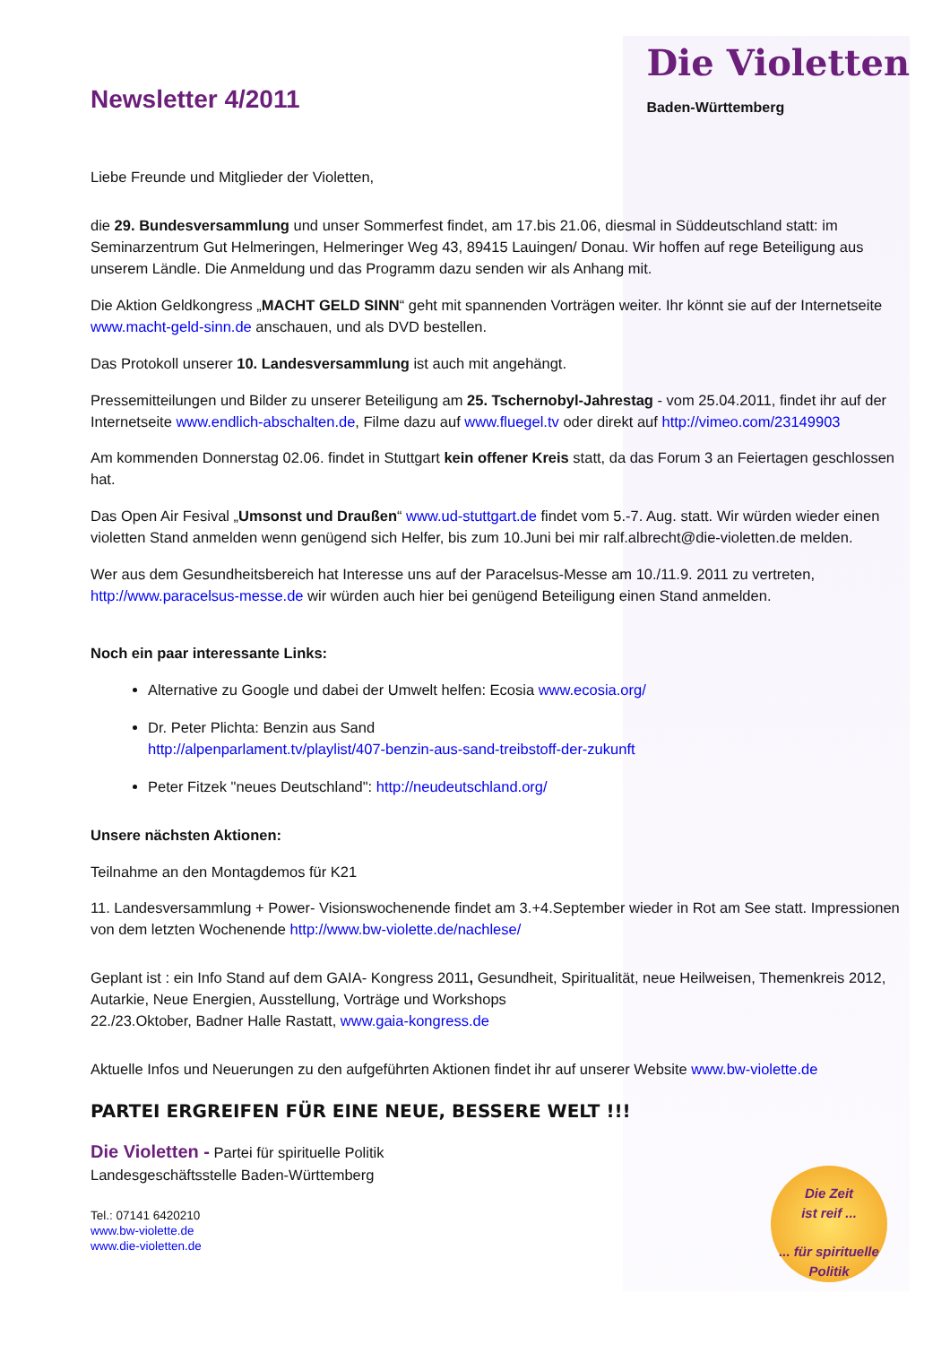Newsletter 4/2011
Die Violetten
Baden-Württemberg
Liebe Freunde und Mitglieder der Violetten,
die 29. Bundesversammlung und unser Sommerfest findet, am 17.bis 21.06, diesmal in Süddeutschland statt: im Seminarzentrum Gut Helmeringen, Helmeringer Weg 43, 89415 Lauingen/ Donau. Wir hoffen auf rege Beteiligung aus unserem Ländle. Die Anmeldung und das Programm dazu senden wir als Anhang mit.
Die Aktion Geldkongress „MACHT GELD SINN“ geht mit spannenden Vorträgen weiter. Ihr könnt sie auf der Internetseite www.macht-geld-sinn.de anschauen, und als DVD bestellen.
Das Protokoll unserer 10. Landesversammlung ist auch mit angehängt.
Pressemitteilungen und Bilder zu unserer Beteiligung am 25. Tschernobyl-Jahrestag - vom 25.04.2011, findet ihr auf der Internetseite www.endlich-abschalten.de, Filme dazu auf www.fluegel.tv oder direkt auf http://vimeo.com/23149903
Am kommenden Donnerstag 02.06. findet in Stuttgart kein offener Kreis statt, da das Forum 3 an Feiertagen geschlossen hat.
Das Open Air Fesival „Umsonst und Draußen“ www.ud-stuttgart.de findet vom 5.-7. Aug. statt. Wir würden wieder einen violetten Stand anmelden wenn genügend sich Helfer, bis zum 10.Juni bei mir ralf.albrecht@die-violetten.de melden.
Wer aus dem Gesundheitsbereich hat Interesse uns auf der Paracelsus-Messe am 10./11.9. 2011 zu vertreten, http://www.paracelsus-messe.de wir würden auch hier bei genügend Beteiligung einen Stand anmelden.
Noch ein paar interessante Links:
Alternative zu Google und dabei der Umwelt helfen: Ecosia www.ecosia.org/
Dr. Peter Plichta: Benzin aus Sand
http://alpenparlament.tv/playlist/407-benzin-aus-sand-treibstoff-der-zukunft
Peter Fitzek "neues Deutschland": http://neudeutschland.org/
Unsere nächsten Aktionen:
Teilnahme an den Montagdemos für K21
11. Landesversammlung + Power- Visionswochenende findet am 3.+4.September wieder in Rot am See statt. Impressionen von dem letzten Wochenende http://www.bw-violette.de/nachlese/
Geplant ist : ein Info Stand auf dem GAIA- Kongress 2011, Gesundheit, Spiritualität, neue Heilweisen, Themenkreis 2012, Autarkie, Neue Energien, Ausstellung, Vorträge und Workshops
22./23.Oktober, Badner Halle Rastatt, www.gaia-kongress.de
Aktuelle Infos und Neuerungen zu den aufgeführten Aktionen findet ihr auf unserer Website www.bw-violette.de
PARTEI ERGREIFEN FÜR EINE NEUE, BESSERE WELT !!!
Die Violetten - Partei für spirituelle Politik
Landesgeschäftsstelle Baden-Württemberg
Tel.: 07141 6420210
www.bw-violette.de
www.die-violetten.de
Die Zeit
ist reif ...
... für spirituelle
Politik